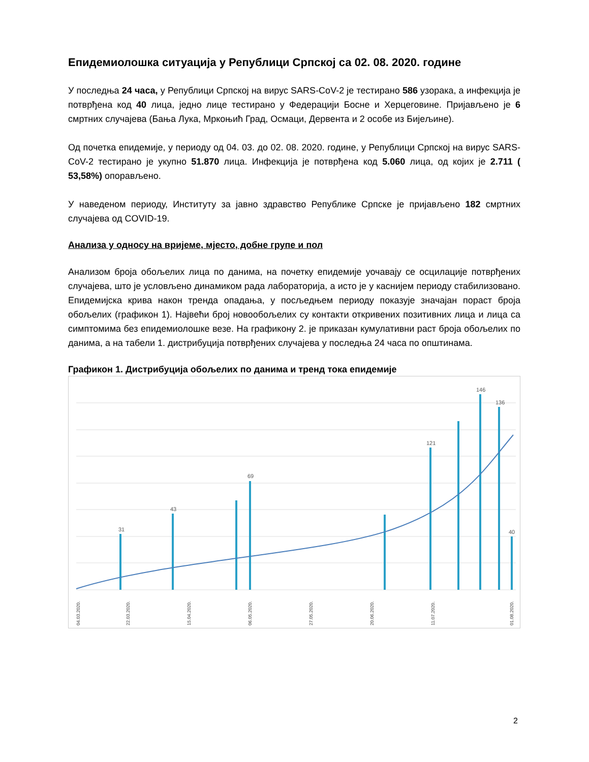Епидемиолошка ситуација у Републици Српској са 02. 08. 2020. године
У последња 24 часа, у Републици Српској на вирус SARS-CoV-2 је тестирано 586 узорака, а инфекција је потврђена код 40 лица, једно лице тестирано у Федерацији Босне и Херцеговине. Пријављено је 6 смртних случајева (Бања Лука, Мркоњић Град, Осмаци, Дервента и 2 особе из Бијељине).
Од почетка епидемије, у периоду од 04. 03. до 02. 08. 2020. године, у Републици Српској на вирус SARS-CoV-2 тестирано је укупно 51.870 лица. Инфекција је потврђена код 5.060 лица, од којих је 2.711 ( 53,58%) опорављено.
У наведеном периоду, Институту за јавно здравство Републике Српске је пријављено 182 смртних случајева од COVID-19.
Анализа у односу на вријеме, мјесто, добне групе и пол
Анализом броја обољелих лица по данима, на почетку епидемије уочавају се осцилације потврђених случајева, што је условљено динамиком рада лабораторија, а исто је у каснијем периоду стабилизовано. Епидемијска крива након тренда опадања, у посљедњем периоду показује значајан пораст броја обољелих (графикон 1). Највећи број новообољелих су контакти откривених позитивних лица и лица са симптомима без епидемиолошке везе. На графикону 2. је приказан кумулативни раст броја обољелих по данима, а на табели 1. дистрибуција потврђених случајева у последња 24 часа по општинама.
Графикон 1. Дистрибуција обољелих по данима и тренд тока епидемије
31
43
69
121
146
136
40
04.03.2020.
22.03.2020.
15.04.2020.
06.05.2020.
27.05.2020.
20.06.2020.
11.07.2020.
01.08.2020.
2